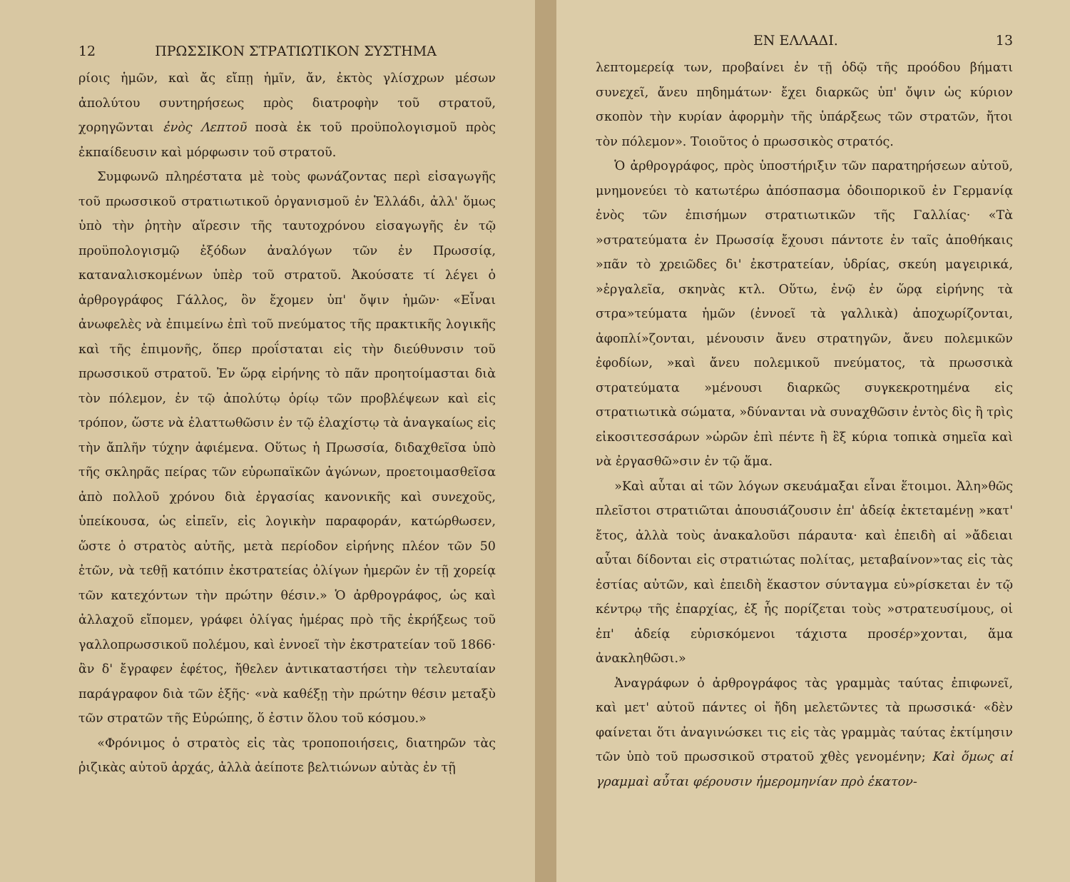12 ΠΡΩΣΣΙΚΟΝ ΣΤΡΑΤΙΩΤΙΚΟΝ ΣΥΣΤΗΜΑ
ρίοις ἡμῶν, καὶ ἄς εἴπῃ ἡμῖν, ἄν, ἐκτὸς γλίσχρων μέσων ἀπολύτου συντηρήσεως πρὸς διατροφὴν τοῦ στρατοῦ, χορηγῶνται ἑνὸς Λεπτοῦ ποσὰ ἐκ τοῦ προϋπολογισμοῦ πρὸς ἐκπαίδευσιν καὶ μόρφωσιν τοῦ στρατοῦ.
Συμφωνῶ πληρέστατα μὲ τοὺς φωνάζοντας περὶ εἰσαγωγῆς τοῦ πρωσσικοῦ στρατιωτικοῦ ὀργανισμοῦ ἐν Ἑλλάδι, ἀλλ' ὅμως ὑπὸ τὴν ῥητὴν αἵρεσιν τῆς ταυτοχρόνου εἰσαγωγῆς ἐν τῷ προϋπολογισμῷ ἐξόδων ἀναλόγων τῶν ἐν Πρωσσίᾳ, καταναλισκομένων ὑπὲρ τοῦ στρατοῦ. Ἀκούσατε τί λέγει ὁ ἀρθρογράφος Γάλλος, ὃν ἔχομεν ὑπ' ὄψιν ἡμῶν· «Εἶναι ἀνωφελὲς νὰ ἐπιμείνω ἐπὶ τοῦ πνεύματος τῆς πρακτικῆς λογικῆς καὶ τῆς ἐπιμονῆς, ὅπερ προΐσταται εἰς τὴν διεύθυνσιν τοῦ πρωσσικοῦ στρατοῦ. Ἐν ὥρᾳ εἰρήνης τὸ πᾶν προητοίμασται διὰ τὸν πόλεμον, ἐν τῷ ἀπολύτῳ ὁρίῳ τῶν προβλέψεων καὶ εἰς τρόπον, ὥστε νὰ ἐλαττωθῶσιν ἐν τῷ ἐλαχίστῳ τὰ ἀναγκαίως εἰς τὴν ἄπλῆν τύχην ἀφιέμενα. Οὕτως ἡ Πρωσσία, διδαχθεῖσα ὑπὸ τῆς σκληρᾶς πείρας τῶν εὐρωπαϊκῶν ἀγώνων, προετοιμασθεῖσα ἀπὸ πολλοῦ χρόνου διὰ ἐργασίας κανονικῆς καὶ συνεχοῦς, ὑπείκουσα, ὡς εἰπεῖν, εἰς λογικὴν παραφοράν, κατώρθωσεν, ὥστε ὁ στρατὸς αὐτῆς, μετὰ περίοδον εἰρήνης πλέον τῶν 50 ἐτῶν, νὰ τεθῇ κατόπιν ἐκστρατείας ὀλίγων ἡμερῶν ἐν τῇ χορείᾳ τῶν κατεχόντων τὴν πρώτην θέσιν.» Ὁ ἀρθρογράφος, ὡς καὶ ἀλλαχοῦ εἴπομεν, γράφει ὀλίγας ἡμέρας πρὸ τῆς ἐκρήξεως τοῦ γαλλοπρωσσικοῦ πολέμου, καὶ ἐννοεῖ τὴν ἐκστρατείαν τοῦ 1866· ἂν δ' ἔγραφεν ἐφέτος, ἤθελεν ἀντικαταστήσει τὴν τελευταίαν παράγραφον διὰ τῶν ἑξῆς· «νὰ καθέξῃ τὴν πρώτην θέσιν μεταξὺ τῶν στρατῶν τῆς Εὐρώπης, ὅ ἐστιν ὅλου τοῦ κόσμου.»
«Φρόνιμος ὁ στρατὸς εἰς τὰς τροποποιήσεις, διατηρῶν τὰς ῥιζικὰς αὐτοῦ ἀρχάς, ἀλλὰ ἀείποτε βελτιώνων αὐτὰς ἐν τῇ
ΕΝ ΕΛΛΑΔΙ. 13
λεπτομερείᾳ των, προβαίνει ἐν τῇ ὁδῷ τῆς προόδου βήματι συνεχεῖ, ἄνευ πηδημάτων· ἔχει διαρκῶς ὑπ' ὄψιν ὡς κύριον σκοπὸν τὴν κυρίαν ἀφορμὴν τῆς ὑπάρξεως τῶν στρατῶν, ἤτοι τὸν πόλεμον». Τοιοῦτος ὁ πρωσσικὸς στρατός.
Ὁ ἀρθρογράφος, πρὸς ὑποστήριξιν τῶν παρατηρήσεων αὐτοῦ, μνημονεύει τὸ κατωτέρω ἀπόσπασμα ὁδοιπορικοῦ ἐν Γερμανίᾳ ἑνὸς τῶν ἐπισήμων στρατιωτικῶν τῆς Γαλλίας· «Τὰ »στρατεύματα ἐν Πρωσσίᾳ ἔχουσι πάντοτε ἐν ταῖς ἀποθήκαις »πᾶν τὸ χρειῶδες δι' ἐκστρατείαν, ὑδρίας, σκεύη μαγειρικά, »ἐργαλεῖα, σκηνὰς κτλ. Οὕτω, ἐνῷ ἐν ὥρᾳ εἰρήνης τὰ στρα»τεύματα ἡμῶν (ἐννοεῖ τὰ γαλλικὰ) ἀποχωρίζονται, ἀφοπλί»ζονται, μένουσιν ἄνευ στρατηγῶν, ἄνευ πολεμικῶν ἐφοδίων, »καὶ ἄνευ πολεμικοῦ πνεύματος, τὰ πρωσσικὰ στρατεύματα »μένουσι διαρκῶς συγκεκροτημένα εἰς στρατιωτικὰ σώματα, »δύνανται νὰ συναχθῶσιν ἐντὸς δὶς ἢ τρὶς εἰκοσιτεσσάρων »ὡρῶν ἐπὶ πέντε ἢ ἓξ κύρια τοπικὰ σημεῖα καὶ νὰ ἐργασθῶ»σιν ἐν τῷ ἅμα.
»Καὶ αὗται αἱ τῶν λόγων σκευάμαξαι εἶναι ἕτοιμοι. Ἀλη»θῶς πλεῖστοι στρατιῶται ἀπουσιάζουσιν ἐπ' ἀδείᾳ ἐκτεταμένῃ »κατ' ἔτος, ἀλλὰ τοὺς ἀνακαλοῦσι πάραυτα· καὶ ἐπειδὴ αἱ »ἄδειαι αὗται δίδονται εἰς στρατιώτας πολίτας, μεταβαίνον»τας εἰς τὰς ἑστίας αὐτῶν, καὶ ἐπειδὴ ἕκαστον σύνταγμα εὑ»ρίσκεται ἐν τῷ κέντρῳ τῆς ἐπαρχίας, ἐξ ἧς πορίζεται τοὺς »στρατευσίμους, οἱ ἐπ' ἀδείᾳ εὑρισκόμενοι τάχιστα προσέρ»χονται, ἅμα ἀνακληθῶσι.»
Ἀναγράφων ὁ ἀρθρογράφος τὰς γραμμὰς ταύτας ἐπιφωνεῖ, καὶ μετ' αὐτοῦ πάντες οἱ ἤδη μελετῶντες τὰ πρωσσικά· «δὲν φαίνεται ὅτι ἀναγινώσκει τις εἰς τὰς γραμμὰς ταύτας ἐκτίμησιν τῶν ὑπὸ τοῦ πρωσσικοῦ στρατοῦ χθὲς γενομένην; Καὶ ὅμως αἱ γραμμαὶ αὗται φέρουσιν ἡμερομηνίαν πρὸ ἑκατον-